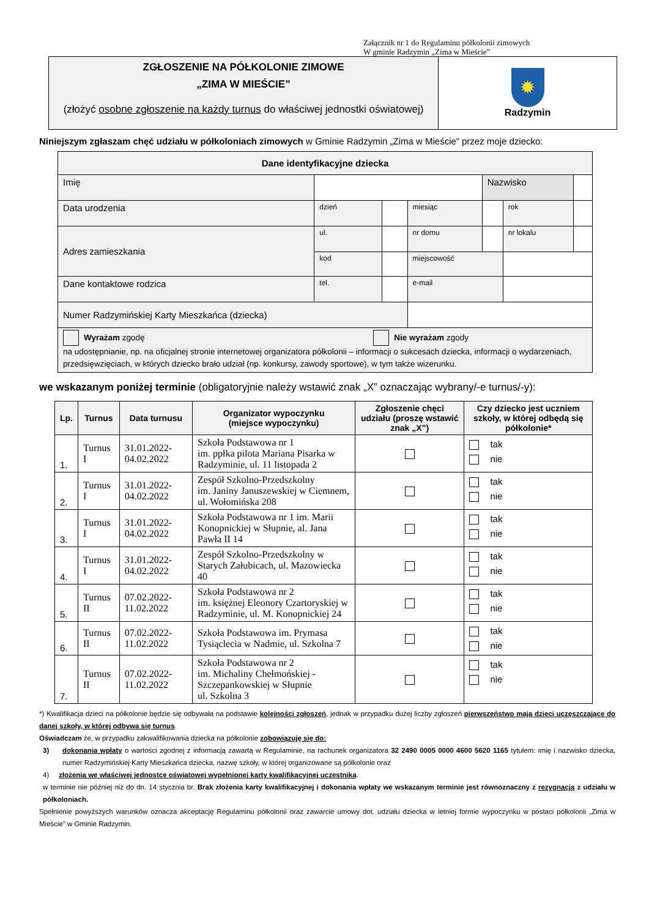Załącznik nr 1 do Regulaminu półkolonii zimowych
W gminie Radzymin „Zima w Mieście”
| ZGŁOSZENIE NA PÓŁKOLONIE ZIMOWE „ZIMA W MIEŚCIE” (złożyć osobne zgłoszenie na każdy turnus do właściwej jednostki oświatowej) | ✹ Radzymin |
Niniejszym zgłaszam chęć udziału w półkoloniach zimowych w Gminie Radzymin „Zima w Mieście” przez moje dziecko:
| Dane identyfikacyjne dziecka | | | | | | |
| --- | --- | --- | --- | --- | --- | --- |
| Imię | | | | Nazwisko | | |
| Data urodzenia | dzień | | miesiąc | | rok | |
| Adres zamieszkania | ul. | | nr domu | | nr lokalu | |
| | kod | | miejscowość | | | |
| Dane kontaktowe rodzica | tel. | | e-mail | | | |
| Numer Radzymińskiej Karty Mieszkańca (dziecka) | | | | | | |
| Wyrażam zgodę Nie wyrażam zgody na udostępnianie, np. na oficjalnej stronie internetowej organizatora półkolonii – informacji o sukcesach dziecka, informacji o wydarzeniach, przedsięwzięciach, w których dziecko brało udział (np. konkursy, zawody sportowe), w tym także wizerunku. | | | | | | |
we wskazanym poniżej terminie (obligatoryjnie należy wstawić znak „X” oznaczając wybrany/-e turnus/-y):
| Lp. | Turnus | Data turnusu | Organizator wypoczynku (miejsce wypoczynku) | Zgłoszenie chęci udziału (proszę wstawić znak „X”) | Czy dziecko jest uczniem szkoły, w której odbędą się półkolonie* |
| --- | --- | --- | --- | --- | --- |
| 1. | Turnus I | 31.01.2022- 04.02.2022 | Szkoła Podstawowa nr 1 im. ppłka pilota Mariana Pisarka w Radzyminie, ul. 11 listopada 2 | | tak nie |
| 2. | Turnus I | 31.01.2022- 04.02.2022 | Zespół Szkolno-Przedszkolny im. Janiny Januszewskiej w Ciemnem, ul. Wołomińska 208 | | tak nie |
| 3. | Turnus I | 31.01.2022- 04.02.2022 | Szkoła Podstawowa nr 1 im. Marii Konopnickiej w Słupnie, al. Jana Pawła II 14 | | tak nie |
| 4. | Turnus I | 31.01.2022- 04.02.2022 | Zespół Szkolno-Przedszkolny w Starych Załubicach, ul. Mazowiecka 40 | | tak nie |
| 5. | Turnus II | 07.02.2022- 11.02.2022 | Szkoła Podstawowa nr 2 im. księżnej Eleonory Czartoryskiej w Radzyminie, ul. M. Konopnickiej 24 | | tak nie |
| 6. | Turnus II | 07.02.2022- 11.02.2022 | Szkoła Podstawowa im. Prymasa Tysiąclecia w Nadmie, ul. Szkolna 7 | | tak nie |
| 7. | Turnus II | 07.02.2022- 11.02.2022 | Szkoła Podstawowa nr 2 im. Michaliny Chełmońskiej - Szczepankowskiej w Słupnie ul. Szkolna 3 | | tak nie |
*) Kwalifikacja dzieci na półkolonie będzie się odbywała na podstawie kolejności zgłoszeń, jednak w przypadku dużej liczby zgłoszeń pierwszeństwo mają dzieci uczęszczające do danej szkoły, w której odbywa się turnus.
Oświadczam że, w przypadku zakwalifikowania dziecka na półkolonie zobowiązuję się do:
3) dokonania wpłaty o wartości zgodnej z informacją zawartą w Regulaminie, na rachunek organizatora 32 2490 0005 0000 4600 5620 1165 tytułem: imię i nazwisko dziecka, numer Radzymińskiej Karty Mieszkańca dziecka, nazwę szkoły, w której organizowane są półkolonie oraz
4) złożenia we właściwej jednostce oświatowej wypełnionej karty kwalifikacyjnej uczestnika.
w terminie nie później niż do dn. 14 stycznia br. Brak złożenia karty kwalifikacyjnej i dokonania wpłaty we wskazanym terminie jest równoznaczny z rezygnacją z udziału w półkoloniach.
Spełnienie powyższych warunków oznacza akceptację Regulaminu półkolonii oraz zawarcie umowy dot. udziału dziecka w letniej formie wypoczynku w postaci półkolonii „Zima w Mieście” w Gminie Radzymin.